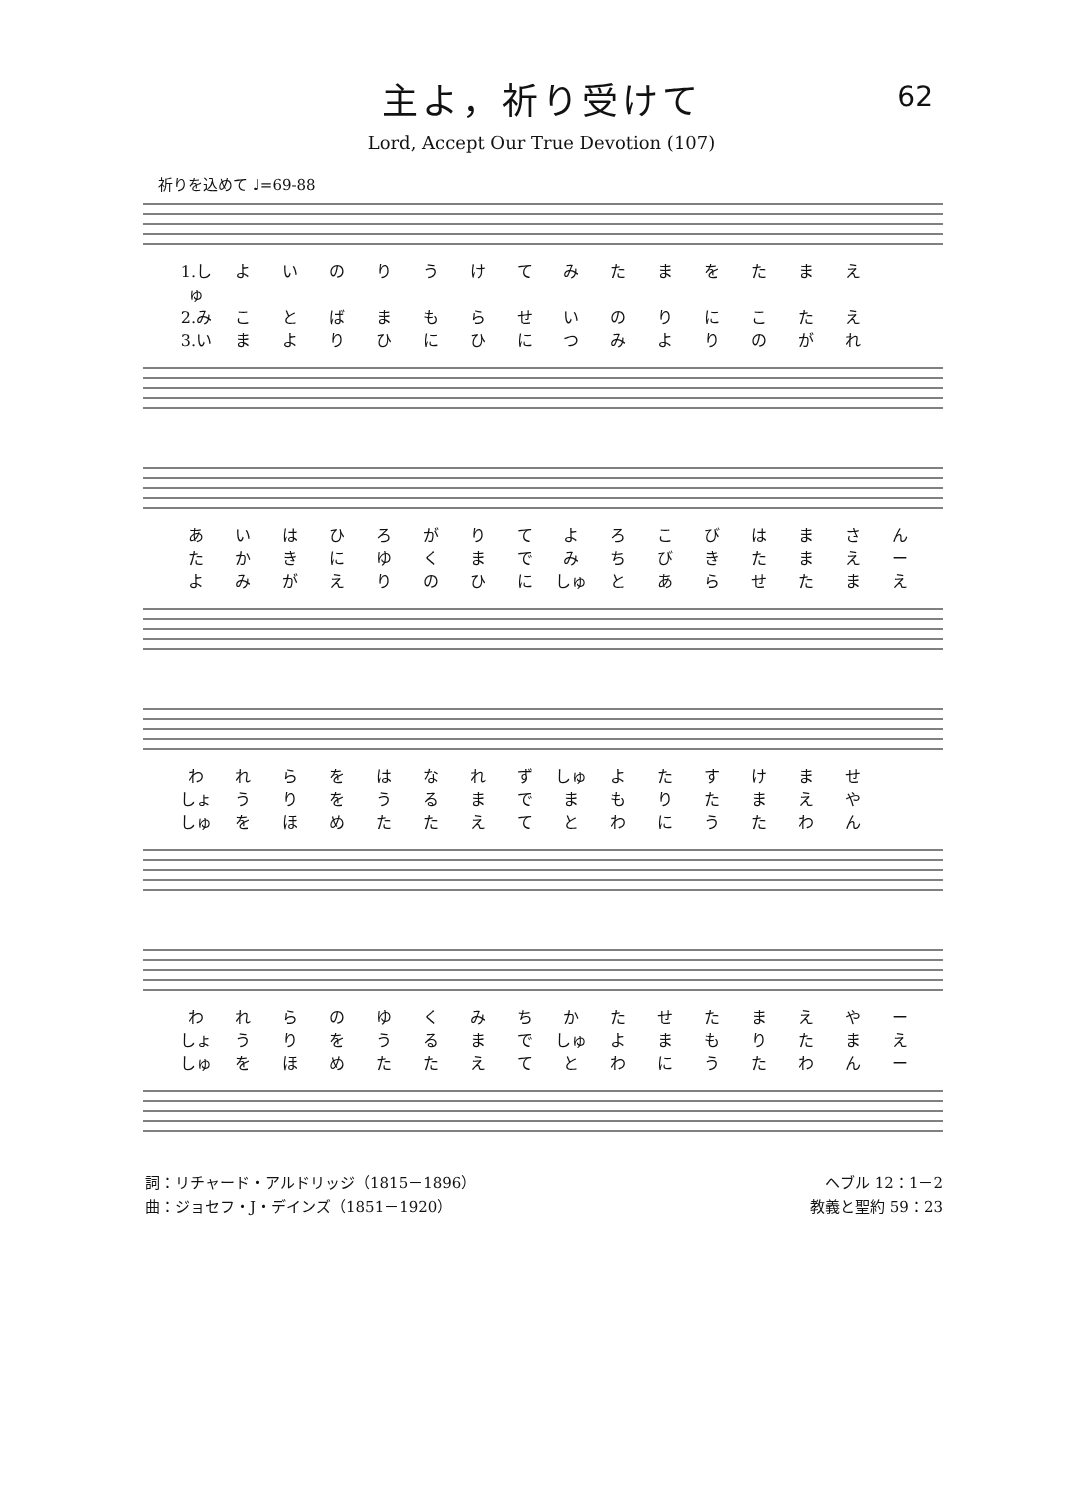62
主よ，祈り受けて
Lord, Accept Our True Devotion (107)
祈りを込めて ♩=69-88
1.しゅ よいのりうけてみたまをたまえ 2.み ことばまもらせいのりにこたえ 3.い まよりひにひにつみよりのがれ
あいはひろがりてよろこびはまさん たかきにゆくまでみちびきたまえー よみがえりのひに しゅ とあらせたまえ
われらをはなれず しゅ よたすけませ しょ うりをうるまでまもりたまえや しゅ をほめたたえてとわにうたわん
われらのゆくみちかたせたまえやー しょ うりをうるまで しゅ よまもりたまえ しゅ をほめたたえてとわにうたわんー
詞：リチャード・アルドリッジ（1815－1896）
曲：ジョセフ・J・デインズ（1851－1920）
ヘブル 12：1－2
教義と聖約 59：23